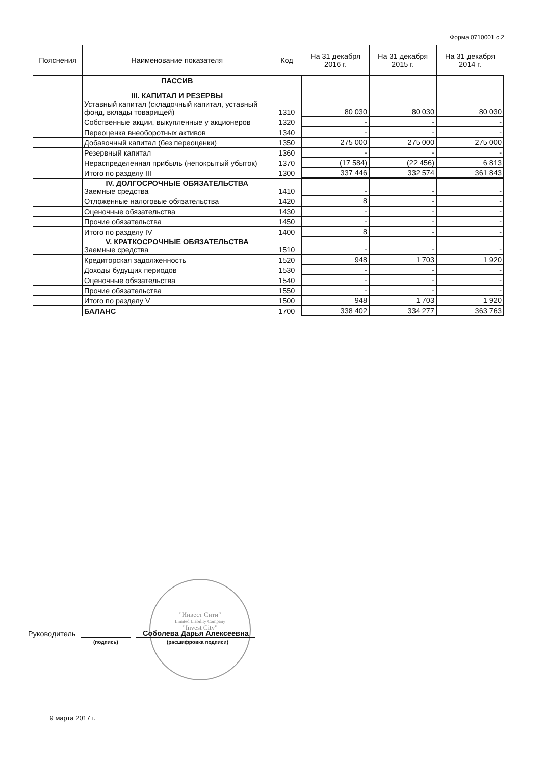Форма 0710001 с.2
| Пояснения | Наименование показателя | Код | На 31 декабря 2016 г. | На 31 декабря 2015 г. | На 31 декабря 2014 г. |
| --- | --- | --- | --- | --- | --- |
| | ПАССИВ III. КАПИТАЛ И РЕЗЕРВЫ Уставный капитал (складочный капитал, уставный фонд, вклады товарищей) | 1310 | 80 030 | 80 030 | 80 030 |
| | Собственные акции, выкупленные у акционеров | 1320 | - | - | - |
| | Переоценка внеоборотных активов | 1340 | - | - | - |
| | Добавочный капитал (без переоценки) | 1350 | 275 000 | 275 000 | 275 000 |
| | Резервный капитал | 1360 | - | - | - |
| | Нераспределенная прибыль (непокрытый убыток) | 1370 | (17 584) | (22 456) | 6 813 |
| | Итого по разделу III | 1300 | 337 446 | 332 574 | 361 843 |
| | IV. ДОЛГОСРОЧНЫЕ ОБЯЗАТЕЛЬСТВА Заемные средства | 1410 | - | - | - |
| | Отложенные налоговые обязательства | 1420 | 8 | - | - |
| | Оценочные обязательства | 1430 | - | - | - |
| | Прочие обязательства | 1450 | - | - | - |
| | Итого по разделу IV | 1400 | 8 | - | - |
| | V. КРАТКОСРОЧНЫЕ ОБЯЗАТЕЛЬСТВА Заемные средства | 1510 | - | - | - |
| | Кредиторская задолженность | 1520 | 948 | 1 703 | 1 920 |
| | Доходы будущих периодов | 1530 | - | - | - |
| | Оценочные обязательства | 1540 | - | - | - |
| | Прочие обязательства | 1550 | - | - | - |
| | Итого по разделу V | 1500 | 948 | 1 703 | 1 920 |
| | БАЛАНС | 1700 | 338 402 | 334 277 | 363 763 |
"Инвест Сити"
Limited Liability Company
"Invest City"
Руководитель Соболева Дарья Алексеевна
(подпись) (расшифровка подписи)
9 марта 2017 г.